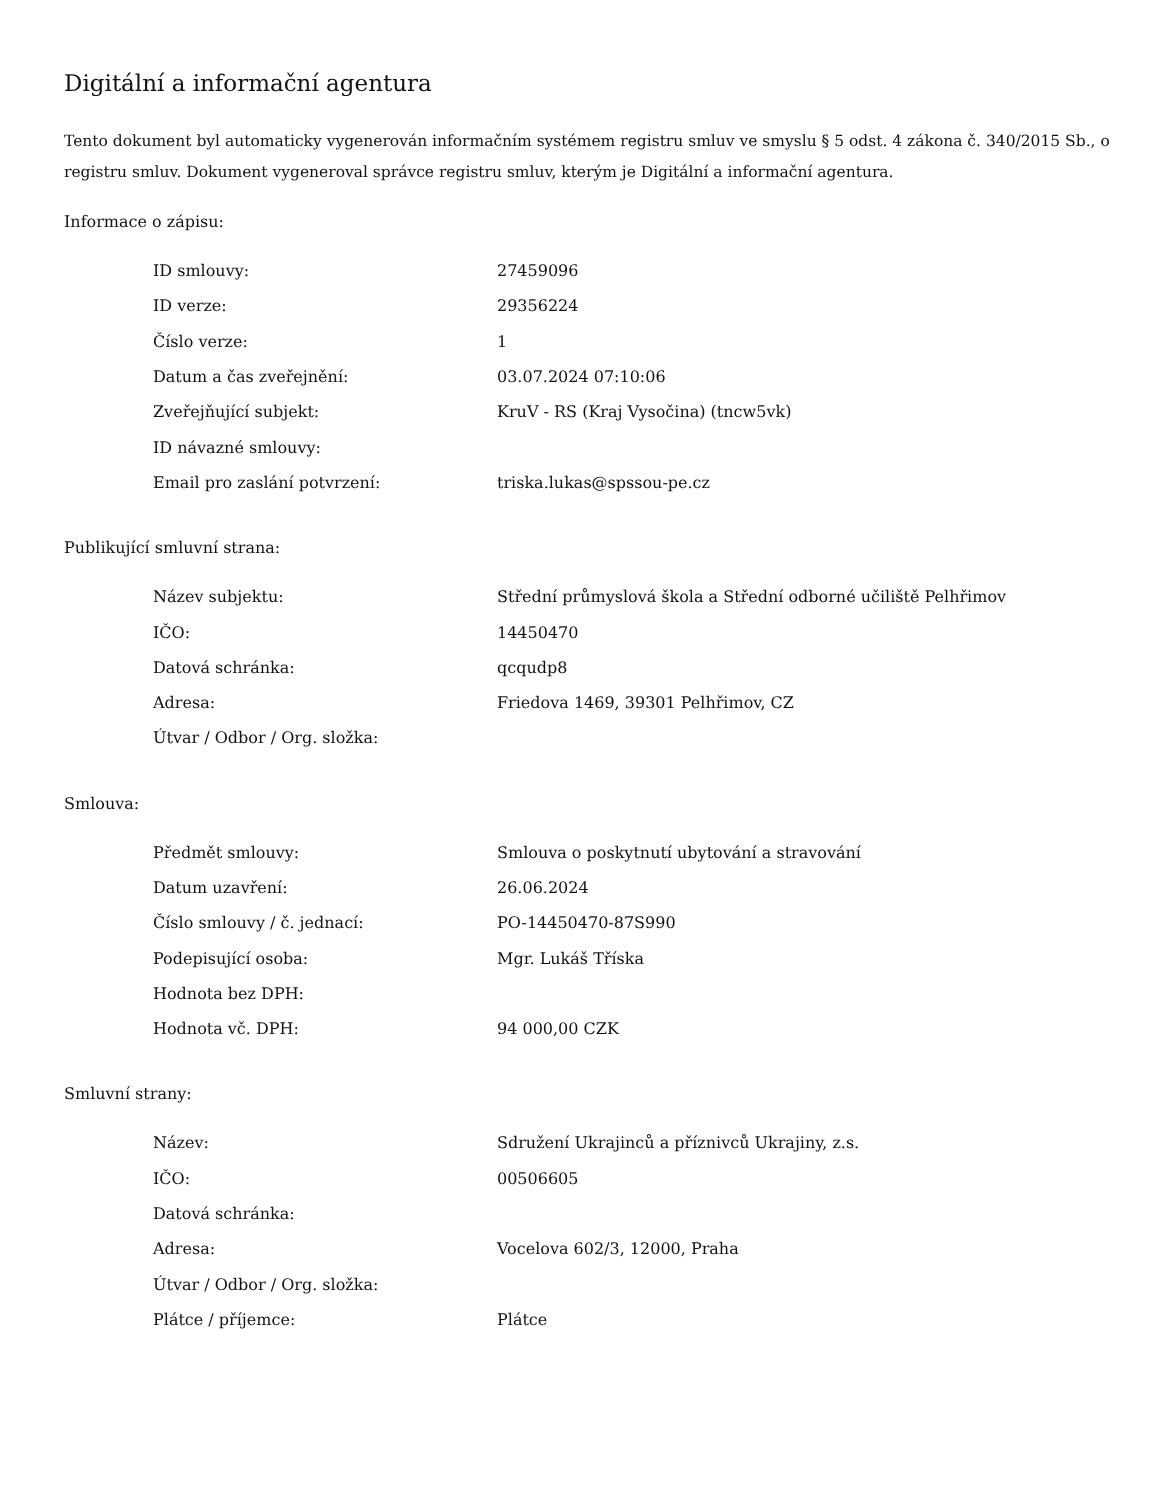Digitální a informační agentura
Tento dokument byl automaticky vygenerován informačním systémem registru smluv ve smyslu § 5 odst. 4 zákona č. 340/2015 Sb., o registru smluv. Dokument vygeneroval správce registru smluv, kterým je Digitální a informační agentura.
Informace o zápisu:
| ID smlouvy: | 27459096 |
| ID verze: | 29356224 |
| Číslo verze: | 1 |
| Datum a čas zveřejnění: | 03.07.2024 07:10:06 |
| Zveřejňující subjekt: | KruV - RS (Kraj Vysočina) (tncw5vk) |
| ID návazné smlouvy: | |
| Email pro zaslání potvrzení: | triska.lukas@spssou-pe.cz |
Publikující smluvní strana:
| Název subjektu: | Střední průmyslová škola a Střední odborné učiliště Pelhřimov |
| IČO: | 14450470 |
| Datová schránka: | qcqudp8 |
| Adresa: | Friedova 1469, 39301 Pelhřimov, CZ |
| Útvar / Odbor / Org. složka: | |
Smlouva:
| Předmět smlouvy: | Smlouva o poskytnutí ubytování a stravování |
| Datum uzavření: | 26.06.2024 |
| Číslo smlouvy / č. jednací: | PO-14450470-87S990 |
| Podepisující osoba: | Mgr. Lukáš Tříska |
| Hodnota bez DPH: | |
| Hodnota vč. DPH: | 94 000,00 CZK |
Smluvní strany:
| Název: | Sdružení Ukrajinců a příznivců Ukrajiny, z.s. |
| IČO: | 00506605 |
| Datová schránka: | |
| Adresa: | Vocelova 602/3, 12000, Praha |
| Útvar / Odbor / Org. složka: | |
| Plátce / příjemce: | Plátce |